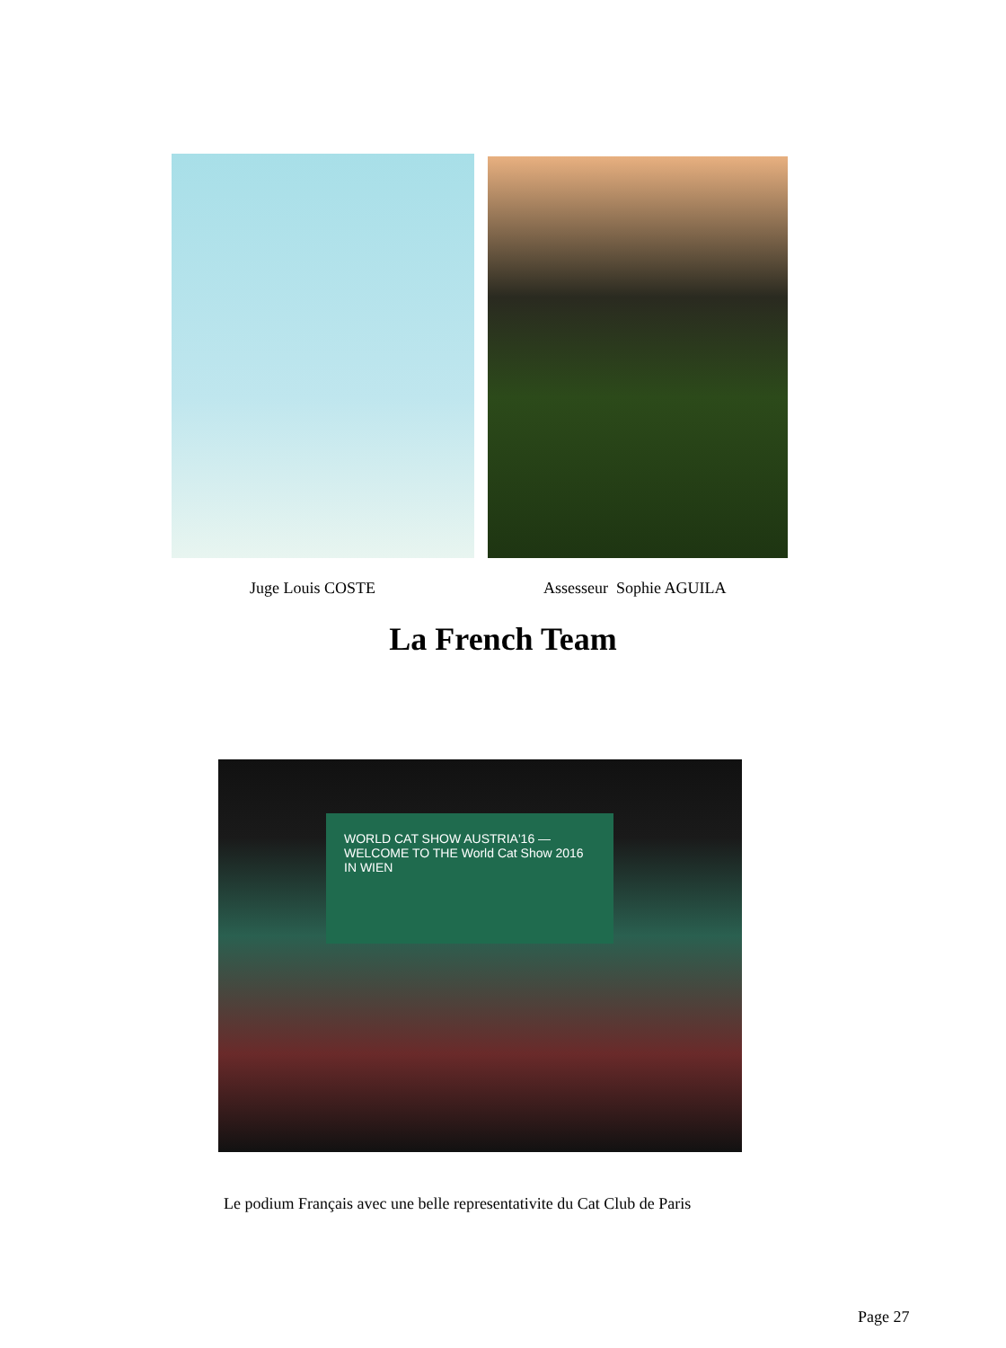Juge Louis COSTE Assesseur Sophie AGUILA
La French Team
WORLD CAT SHOW AUSTRIA'16 — WELCOME TO THE World Cat Show 2016 IN WIEN
Le podium Français avec une belle representativite du Cat Club de Paris
Page 27